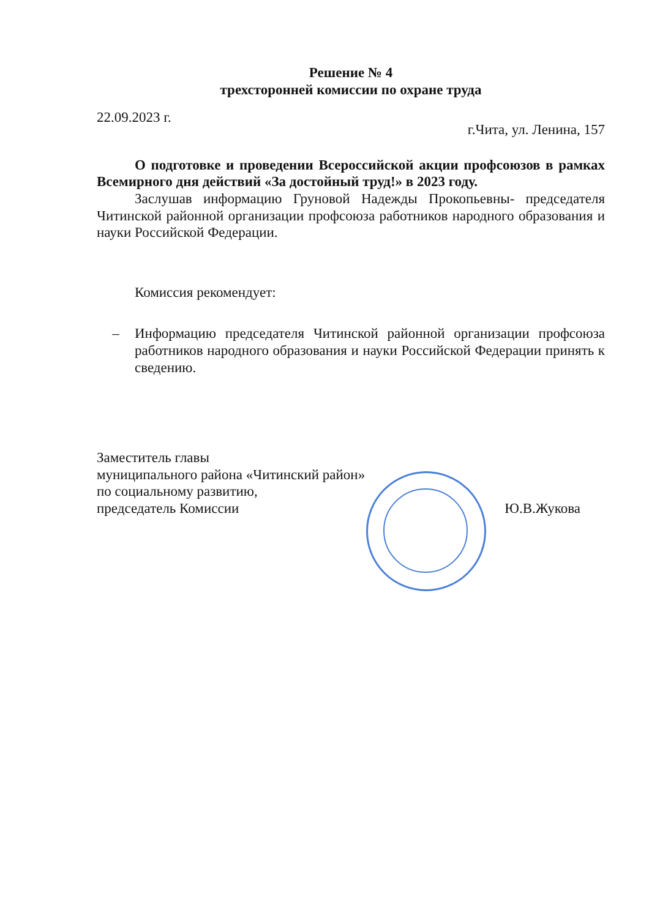Решение № 4
трехсторонней комиссии по охране труда
22.09.2023 г.
г.Чита, ул. Ленина, 157
О подготовке и проведении Всероссийской акции профсоюзов в рамках Всемирного дня действий «За достойный труд!» в 2023 году.
Заслушав информацию Груновой Надежды Прокопьевны- председателя Читинской районной организации профсоюза работников народного образования и науки Российской Федерации.
Комиссия рекомендует:
– Информацию председателя Читинской районной организации профсоюза работников народного образования и науки Российской Федерации принять к сведению.
Заместитель главы
муниципального района «Читинский район»
по социальному развитию,
председатель Комиссии
Ю.В.Жукова